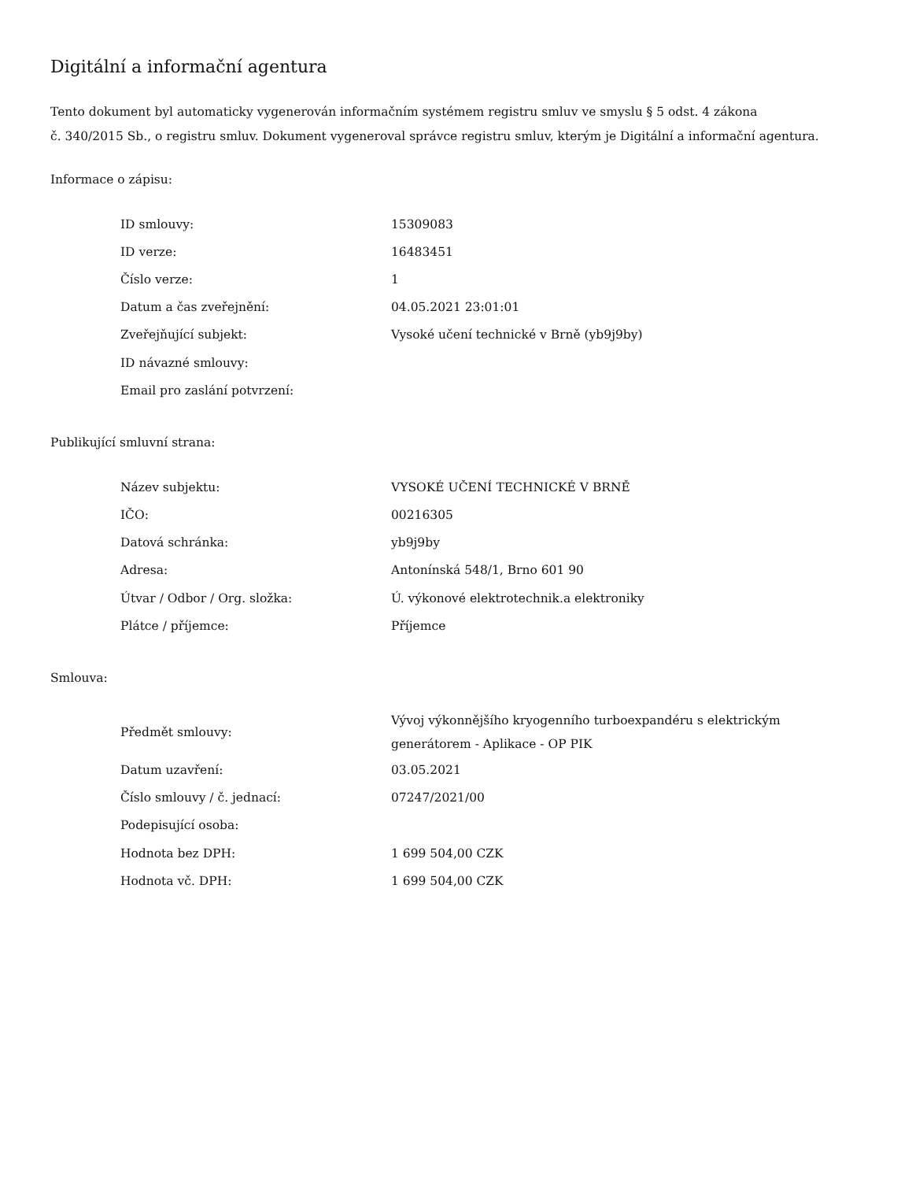Digitální a informační agentura
Tento dokument byl automaticky vygenerován informačním systémem registru smluv ve smyslu § 5 odst. 4 zákona
č. 340/2015 Sb., o registru smluv. Dokument vygeneroval správce registru smluv, kterým je Digitální a informační agentura.
Informace o zápisu:
| ID smlouvy: | 15309083 |
| ID verze: | 16483451 |
| Číslo verze: | 1 |
| Datum a čas zveřejnění: | 04.05.2021 23:01:01 |
| Zveřejňující subjekt: | Vysoké učení technické v Brně (yb9j9by) |
| ID návazné smlouvy: | |
| Email pro zaslání potvrzení: | |
Publikující smluvní strana:
| Název subjektu: | VYSOKÉ UČENÍ TECHNICKÉ V BRNĚ |
| IČO: | 00216305 |
| Datová schránka: | yb9j9by |
| Adresa: | Antonínská 548/1, Brno 601 90 |
| Útvar / Odbor / Org. složka: | Ú. výkonové elektrotechnik.a elektroniky |
| Plátce / příjemce: | Příjemce |
Smlouva:
| Předmět smlouvy: | Vývoj výkonnějšího kryogenního turboexpandéru s elektrickým generátorem - Aplikace - OP PIK |
| Datum uzavření: | 03.05.2021 |
| Číslo smlouvy / č. jednací: | 07247/2021/00 |
| Podepisující osoba: | |
| Hodnota bez DPH: | 1 699 504,00 CZK |
| Hodnota vč. DPH: | 1 699 504,00 CZK |